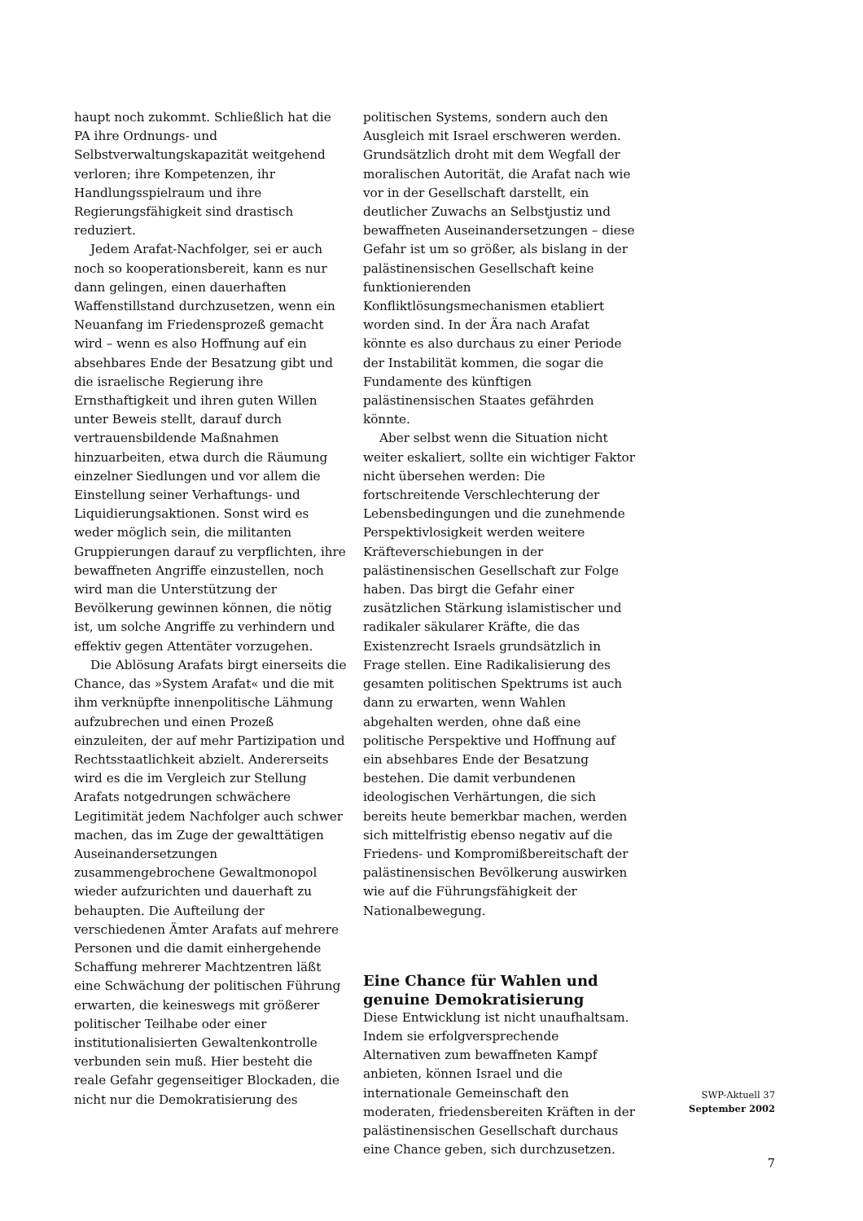haupt noch zukommt. Schließlich hat die PA ihre Ordnungs- und Selbstverwaltungskapazität weitgehend verloren; ihre Kompetenzen, ihr Handlungsspielraum und ihre Regierungsfähigkeit sind drastisch reduziert.
Jedem Arafat-Nachfolger, sei er auch noch so kooperationsbereit, kann es nur dann gelingen, einen dauerhaften Waffenstillstand durchzusetzen, wenn ein Neuanfang im Friedensprozeß gemacht wird – wenn es also Hoffnung auf ein absehbares Ende der Besatzung gibt und die israelische Regierung ihre Ernsthaftigkeit und ihren guten Willen unter Beweis stellt, darauf durch vertrauensbildende Maßnahmen hinzuarbeiten, etwa durch die Räumung einzelner Siedlungen und vor allem die Einstellung seiner Verhaftungs- und Liquidierungsaktionen. Sonst wird es weder möglich sein, die militanten Gruppierungen darauf zu verpflichten, ihre bewaffneten Angriffe einzustellen, noch wird man die Unterstützung der Bevölkerung gewinnen können, die nötig ist, um solche Angriffe zu verhindern und effektiv gegen Attentäter vorzugehen.
Die Ablösung Arafats birgt einerseits die Chance, das »System Arafat« und die mit ihm verknüpfte innenpolitische Lähmung aufzubrechen und einen Prozeß einzuleiten, der auf mehr Partizipation und Rechtsstaatlichkeit abzielt. Andererseits wird es die im Vergleich zur Stellung Arafats notgedrungen schwächere Legitimität jedem Nachfolger auch schwer machen, das im Zuge der gewalttätigen Auseinandersetzungen zusammengebrochene Gewaltmonopol wieder aufzurichten und dauerhaft zu behaupten. Die Aufteilung der verschiedenen Ämter Arafats auf mehrere Personen und die damit einhergehende Schaffung mehrerer Machtzentren läßt eine Schwächung der politischen Führung erwarten, die keineswegs mit größerer politischer Teilhabe oder einer institutionalisierten Gewaltenkontrolle verbunden sein muß. Hier besteht die reale Gefahr gegenseitiger Blockaden, die nicht nur die Demokratisierung des
politischen Systems, sondern auch den Ausgleich mit Israel erschweren werden. Grundsätzlich droht mit dem Wegfall der moralischen Autorität, die Arafat nach wie vor in der Gesellschaft darstellt, ein deutlicher Zuwachs an Selbstjustiz und bewaffneten Auseinandersetzungen – diese Gefahr ist um so größer, als bislang in der palästinensischen Gesellschaft keine funktionierenden Konfliktlösungsmechanismen etabliert worden sind. In der Ära nach Arafat könnte es also durchaus zu einer Periode der Instabilität kommen, die sogar die Fundamente des künftigen palästinensischen Staates gefährden könnte.
Aber selbst wenn die Situation nicht weiter eskaliert, sollte ein wichtiger Faktor nicht übersehen werden: Die fortschreitende Verschlechterung der Lebensbedingungen und die zunehmende Perspektivlosigkeit werden weitere Kräfteverschiebungen in der palästinensischen Gesellschaft zur Folge haben. Das birgt die Gefahr einer zusätzlichen Stärkung islamistischer und radikaler säkularer Kräfte, die das Existenzrecht Israels grundsätzlich in Frage stellen. Eine Radikalisierung des gesamten politischen Spektrums ist auch dann zu erwarten, wenn Wahlen abgehalten werden, ohne daß eine politische Perspektive und Hoffnung auf ein absehbares Ende der Besatzung bestehen. Die damit verbundenen ideologischen Verhärtungen, die sich bereits heute bemerkbar machen, werden sich mittelfristig ebenso negativ auf die Friedens- und Kompromißbereitschaft der palästinensischen Bevölkerung auswirken wie auf die Führungsfähigkeit der Nationalbewegung.
Eine Chance für Wahlen und genuine Demokratisierung
Diese Entwicklung ist nicht unaufhaltsam. Indem sie erfolgversprechende Alternativen zum bewaffneten Kampf anbieten, können Israel und die internationale Gemeinschaft den moderaten, friedensbereiten Kräften in der palästinensischen Gesellschaft durchaus eine Chance geben, sich durchzusetzen.
SWP-Aktuell 37
September 2002
7